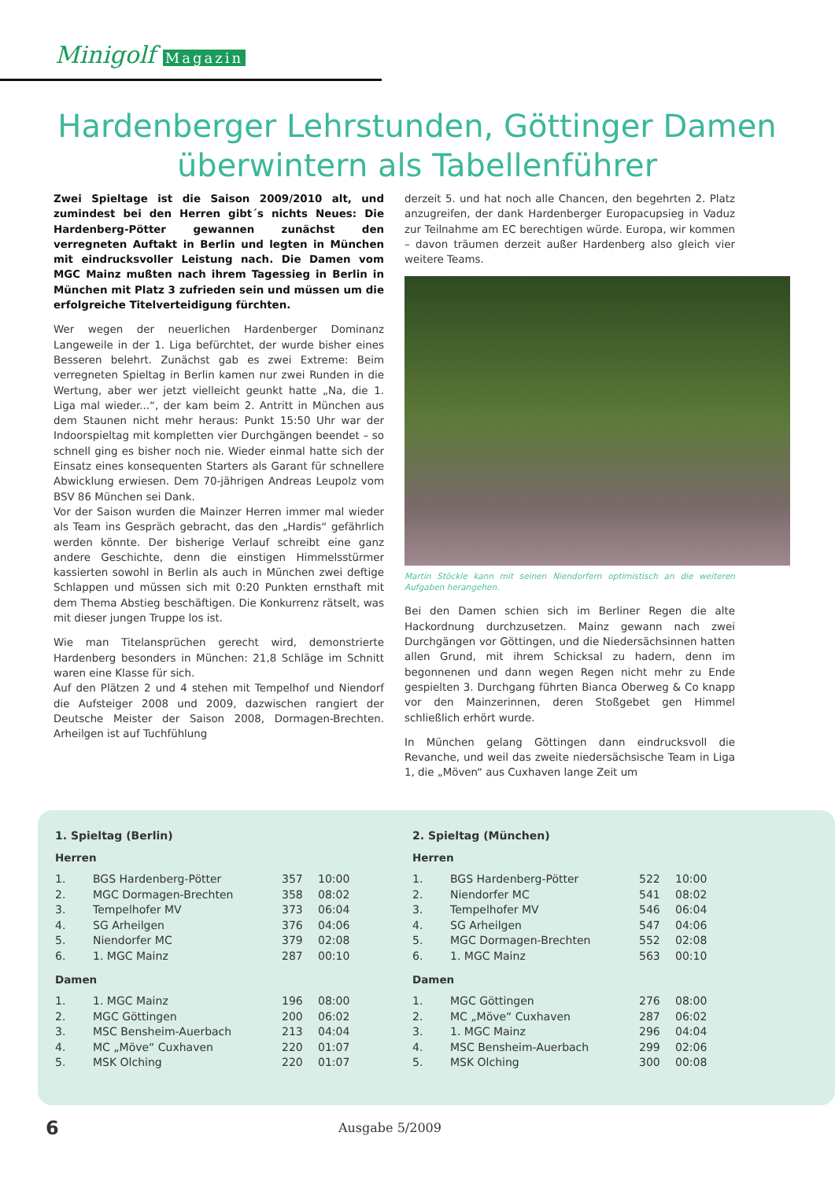Minigolf Magazin
Hardenberger Lehrstunden, Göttinger Damen überwintern als Tabellenführer
Zwei Spieltage ist die Saison 2009/2010 alt, und zumindest bei den Herren gibt´s nichts Neues: Die Hardenberg-Pötter gewannen zunächst den verregneten Auftakt in Berlin und legten in München mit eindrucksvoller Leistung nach. Die Damen vom MGC Mainz mußten nach ihrem Tagessieg in Berlin in München mit Platz 3 zufrieden sein und müssen um die erfolgreiche Titelverteidigung fürchten.
Wer wegen der neuerlichen Hardenberger Dominanz Langeweile in der 1. Liga befürchtet, der wurde bisher eines Besseren belehrt. Zunächst gab es zwei Extreme: Beim verregneten Spieltag in Berlin kamen nur zwei Runden in die Wertung, aber wer jetzt vielleicht geunkt hatte „Na, die 1. Liga mal wieder...“, der kam beim 2. Antritt in München aus dem Staunen nicht mehr heraus: Punkt 15:50 Uhr war der Indoorspieltag mit kompletten vier Durchgängen beendet – so schnell ging es bisher noch nie. Wieder einmal hatte sich der Einsatz eines konsequenten Starters als Garant für schnellere Abwicklung erwiesen. Dem 70-jährigen Andreas Leupolz vom BSV 86 München sei Dank.
Vor der Saison wurden die Mainzer Herren immer mal wieder als Team ins Gespräch gebracht, das den „Hardis“ gefährlich werden könnte. Der bisherige Verlauf schreibt eine ganz andere Geschichte, denn die einstigen Himmelsstürmer kassierten sowohl in Berlin als auch in München zwei deftige Schlappen und müssen sich mit 0:20 Punkten ernsthaft mit dem Thema Abstieg beschäftigen. Die Konkurrenz rätselt, was mit dieser jungen Truppe los ist.
Wie man Titelansprüchen gerecht wird, demonstrierte Hardenberg besonders in München: 21,8 Schläge im Schnitt waren eine Klasse für sich.
Auf den Plätzen 2 und 4 stehen mit Tempelhof und Niendorf die Aufsteiger 2008 und 2009, dazwischen rangiert der Deutsche Meister der Saison 2008, Dormagen-Brechten. Arheilgen ist auf Tuchfühlung
derzeit 5. und hat noch alle Chancen, den begehrten 2. Platz anzugreifen, der dank Hardenberger Europacupsieg in Vaduz zur Teilnahme am EC berechtigen würde. Europa, wir kommen – davon träumen derzeit außer Hardenberg also gleich vier weitere Teams.
Martin Stöckle kann mit seinen Niendorfern optimistisch an die weiteren Aufgaben herangehen.
Bei den Damen schien sich im Berliner Regen die alte Hackordnung durchzusetzen. Mainz gewann nach zwei Durchgängen vor Göttingen, und die Niedersächsinnen hatten allen Grund, mit ihrem Schicksal zu hadern, denn im begonnenen und dann wegen Regen nicht mehr zu Ende gespielten 3. Durchgang führten Bianca Oberweg & Co knapp vor den Mainzerinnen, deren Stoßgebet gen Himmel schließlich erhört wurde.
In München gelang Göttingen dann eindrucksvoll die Revanche, und weil das zweite niedersächsische Team in Liga 1, die „Möven“ aus Cuxhaven lange Zeit um
1. Spieltag (Berlin)
Herren
| 1. | BGS Hardenberg-Pötter | 357 | 10:00 |
| 2. | MGC Dormagen-Brechten | 358 | 08:02 |
| 3. | Tempelhofer MV | 373 | 06:04 |
| 4. | SG Arheilgen | 376 | 04:06 |
| 5. | Niendorfer MC | 379 | 02:08 |
| 6. | 1. MGC Mainz | 287 | 00:10 |
Damen
| 1. | 1. MGC Mainz | 196 | 08:00 |
| 2. | MGC Göttingen | 200 | 06:02 |
| 3. | MSC Bensheim-Auerbach | 213 | 04:04 |
| 4. | MC „Möve“ Cuxhaven | 220 | 01:07 |
| 5. | MSK Olching | 220 | 01:07 |
2. Spieltag (München)
Herren
| 1. | BGS Hardenberg-Pötter | 522 | 10:00 |
| 2. | Niendorfer MC | 541 | 08:02 |
| 3. | Tempelhofer MV | 546 | 06:04 |
| 4. | SG Arheilgen | 547 | 04:06 |
| 5. | MGC Dormagen-Brechten | 552 | 02:08 |
| 6. | 1. MGC Mainz | 563 | 00:10 |
Damen
| 1. | MGC Göttingen | 276 | 08:00 |
| 2. | MC „Möve“ Cuxhaven | 287 | 06:02 |
| 3. | 1. MGC Mainz | 296 | 04:04 |
| 4. | MSC Bensheim-Auerbach | 299 | 02:06 |
| 5. | MSK Olching | 300 | 00:08 |
6 Ausgabe 5/2009